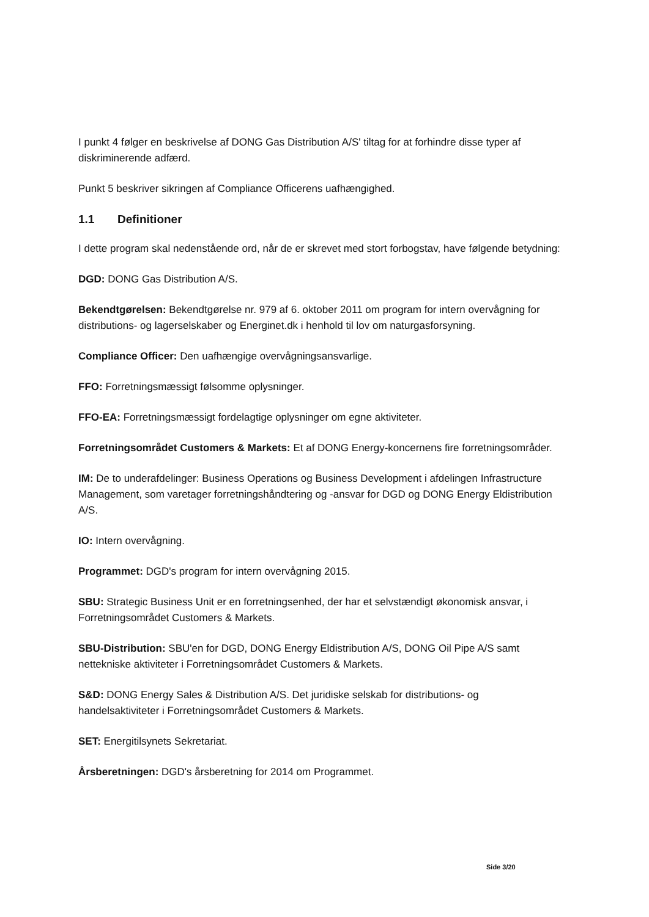I punkt 4 følger en beskrivelse af DONG Gas Distribution A/S' tiltag for at forhindre disse typer af diskriminerende adfærd.
Punkt 5 beskriver sikringen af Compliance Officerens uafhængighed.
1.1 Definitioner
I dette program skal nedenstående ord, når de er skrevet med stort forbogstav, have følgende betydning:
DGD: DONG Gas Distribution A/S.
Bekendtgørelsen: Bekendtgørelse nr. 979 af 6. oktober 2011 om program for intern overvågning for distributions- og lagerselskaber og Energinet.dk i henhold til lov om naturgasforsyning.
Compliance Officer: Den uafhængige overvågningsansvarlige.
FFO: Forretningsmæssigt følsomme oplysninger.
FFO-EA: Forretningsmæssigt fordelagtige oplysninger om egne aktiviteter.
Forretningsområdet Customers & Markets: Et af DONG Energy-koncernens fire forretningsområder.
IM: De to underafdelinger: Business Operations og Business Development i afdelingen Infrastructure Management, som varetager forretningshåndtering og -ansvar for DGD og DONG Energy Eldistribution A/S.
IO: Intern overvågning.
Programmet: DGD's program for intern overvågning 2015.
SBU: Strategic Business Unit er en forretningsenhed, der har et selvstændigt økonomisk ansvar, i Forretningsområdet Customers & Markets.
SBU-Distribution: SBU'en for DGD, DONG Energy Eldistribution A/S, DONG Oil Pipe A/S samt nettekniske aktiviteter i Forretningsområdet Customers & Markets.
S&D: DONG Energy Sales & Distribution A/S. Det juridiske selskab for distributions- og handelsaktiviteter i Forretningsområdet Customers & Markets.
SET: Energitilsynets Sekretariat.
Årsberetningen: DGD's årsberetning for 2014 om Programmet.
Side 3/20